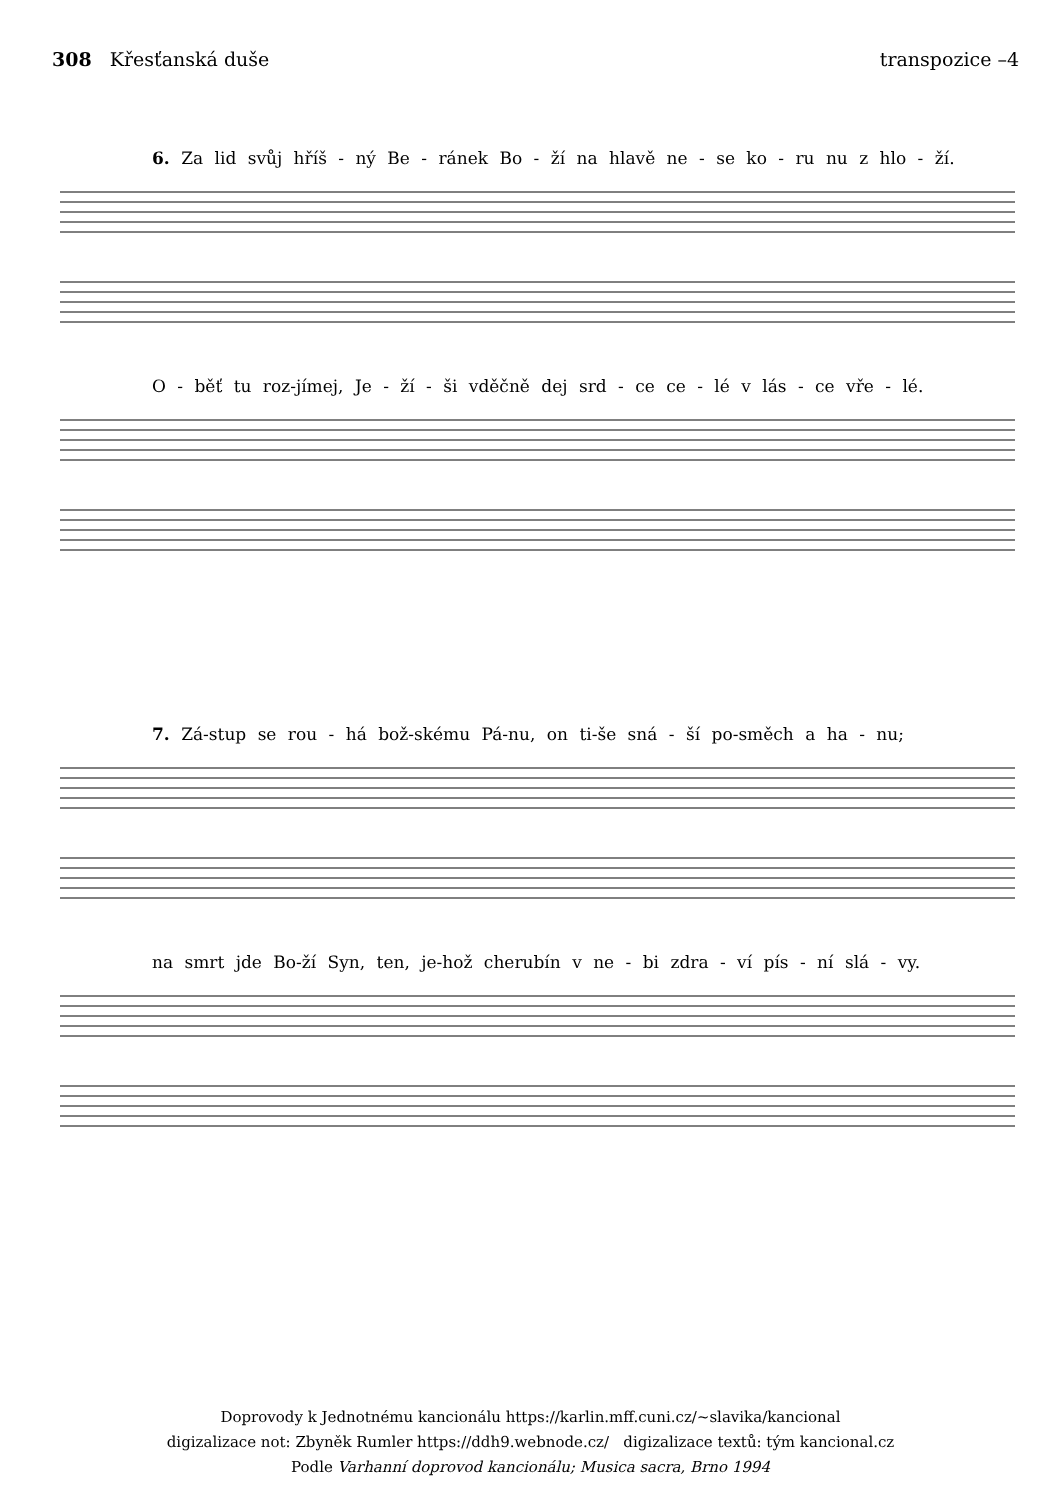308 Křesťanská duše transpozice –4
6. Za lid svůj hříš - ný Be - ránek Bo - ží na hlavě ne - se ko - ru nu z hlo - ží.
O - běť tu roz-jímej, Je - ží - ši vděčně dej srd - ce ce - lé v lás - ce vře - lé.
7. Zá-stup se rou - há bož-skému Pá-nu, on ti-še sná - ší po-směch a ha - nu;
na smrt jde Bo-ží Syn, ten, je-hož cherubín v ne - bi zdra - ví pís - ní slá - vy.
Doprovody k Jednotnému kancionálu https://karlin.mff.cuni.cz/~slavika/kancional
digizalizace not: Zbyněk Rumler https://ddh9.webnode.cz/ digizalizace textů: tým kancional.cz
Podle Varhanní doprovod kancionálu; Musica sacra, Brno 1994